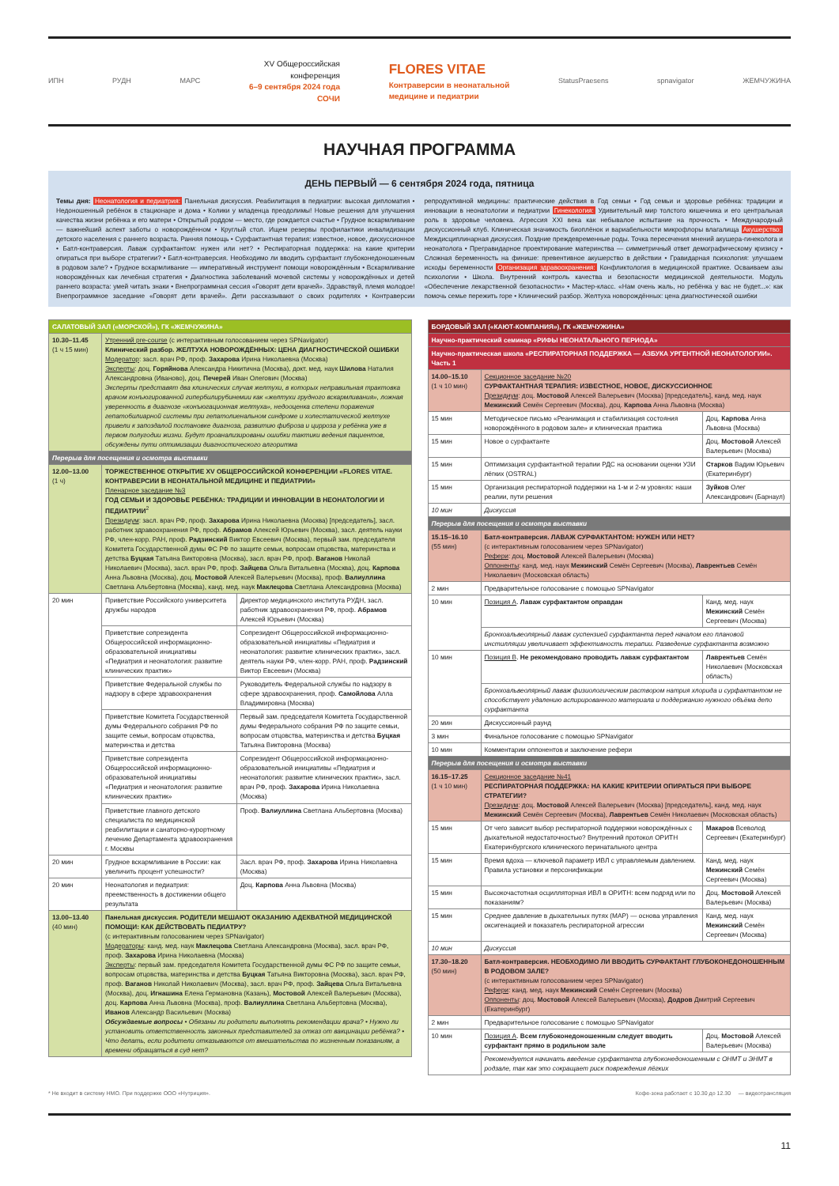ИПН РУДН МАРС
XV Общероссийская
конференция
6–9 сентября 2024 года
СОЧИ
FLORES VITAE
Контраверсии в неонатальной
медицине и педиатрии
StatusPraesens spnavigator ЖЕМЧУЖИНА
НАУЧНАЯ ПРОГРАММА
ДЕНЬ ПЕРВЫЙ — 6 сентября 2024 года, пятница
Темы дня: Неонатология и педиатрия: Панельная дискуссия. Реабилитация в педиатрии: высокая дипломатия • Недоношенный ребёнок в стационаре и дома • Колики у младенца преодолимы! Новые решения для улучшения качества жизни ребёнка и его матери • Открытый роддом — место, где рождается счастье • Грудное вскармливание — важнейший аспект заботы о новорождённом • Круглый стол. Ищем резервы профилактики инвалидизации детского населения с раннего возраста. Ранняя помощь • Сурфактантная терапия: известное, новое, дискуссионное • Батл-контраверсия. Лаваж сурфактантом: нужен или нет? • Респираторная поддержка: на какие критерии опираться при выборе стратегии? • Батл-контраверсия. Необходимо ли вводить сурфактант глубоконедоношенным в родовом зале? • Грудное вскармливание — императивный инструмент помощи новорождённым • Вскармливание новорождённых как лечебная стратегия • Диагностика заболеваний мочевой системы у новорождённых и детей раннего возраста: умей читать знаки • Внепрограммная сессия «Говорят дети врачей». Здравствуй, племя молодое! Внепрограммное заседание «Говорят дети врачей». Дети рассказывают о своих родителях • Контраверсии репродуктивной медицины: практические действия в Год семьи • Год семьи и здоровье ребёнка: традиции и инновации в неонатологии и педиатрии Гинекология: Удивительный мир толстого кишечника и его центральная роль в здоровье человека. Агрессия XXI века как небывалое испытание на прочность • Международный дискуссионный клуб. Клиническая значимость биоплёнок и вариабельности микрофлоры влагалища Акушерство: Междисциплинарная дискуссия. Поздние преждевременные роды. Точка пересечения мнений акушера-гинеколога и неонатолога • Прегравидарное проектирование материнства — симметричный ответ демографическому кризису • Сложная беременность на финише: превентивное акушерство в действии • Гравидарная психология: улучшаем исходы беременности Организация здравоохранения: Конфликтология в медицинской практике. Осваиваем азы психологии • Школа. Внутренний контроль качества и безопасности медицинской деятельности. Модуль «Обеспечение лекарственной безопасности» • Мастер-класс. «Нам очень жаль, но ребёнка у вас не будет...»: как помочь семье пережить горе • Клинический разбор. Желтуха новорождённых: цена диагностической ошибки
| САЛАТОВЫЙ ЗАЛ («МОРСКОЙ»), ГК «ЖЕМЧУЖИНА» | | |
| 10.30–11.45 (1 ч 15 мин) | Утренний pre-course (с интерактивным голосованием через SPNavigator) Клинический разбор. ЖЕЛТУХА НОВОРОЖДЁННЫХ: ЦЕНА ДИАГНОСТИЧЕСКОЙ ОШИБКИ Модератор : засл. врач РФ, проф. Захарова Ирина Николаевна (Москва) Эксперты : доц. Горяйнова Александра Никитична (Москва), докт. мед. наук Шилова Наталия Александровна (Иваново), доц. Печерей Иван Олегович (Москва) Эксперты представят два клинических случая желтухи, в которых неправильная трактовка врачом конъюгированной гипербилирубинемии как «желтухи грудного вскармливания», ложная уверенность в диагнозе «конъюгационная желтуха», недооценка степени поражения гепатобилиарной системы при гепатолиенальном синдроме и холестатической желтухе привели к запоздалой постановке диагноза, развитию фиброза и цирроза у ребёнка уже в первом полугодии жизни. Будут проанализированы ошибки тактики ведения пациентов, обсуждены пути оптимизации диагностического алгоритма | |
| Перерыв для посещения и осмотра выставки | | |
| 12.00–13.00 (1 ч) | ТОРЖЕСТВЕННОЕ ОТКРЫТИЕ XV ОБЩЕРОССИЙСКОЙ КОНФЕРЕНЦИИ «FLORES VITAE. КОНТРАВЕРСИИ В НЕОНАТАЛЬНОЙ МЕДИЦИНЕ И ПЕДИАТРИИ» Пленарное заседание №3 ГОД СЕМЬИ И ЗДОРОВЬЕ РЕБЁНКА: ТРАДИЦИИ И ИННОВАЦИИ В НЕОНАТОЛОГИИ И ПЕДИАТРИИ<sup>2</sup> Президиум : засл. врач РФ, проф. Захарова Ирина Николаевна (Москва) [председатель], засл. работник здравоохранения РФ, проф. Абрамов Алексей Юрьевич (Москва), засл. деятель науки РФ, член-корр. РАН, проф. Радзинский Виктор Евсеевич (Москва), первый зам. председателя Комитета Государственной думы ФС РФ по защите семьи, вопросам отцовства, материнства и детства Буцкая Татьяна Викторовна (Москва), засл. врач РФ, проф. Ваганов Николай Николаевич (Москва), засл. врач РФ, проф. Зайцева Ольга Витальевна (Москва), доц. Карпова Анна Львовна (Москва), доц. Мостовой Алексей Валерьевич (Москва), проф. Валиуллина Светлана Альбертовна (Москва), канд. мед. наук Маклецова Светлана Александровна (Москва) | |
| 20 мин | Приветствие Российского университета дружбы народов | Директор медицинского института РУДН, засл. работник здравоохранения РФ, проф. Абрамов Алексей Юрьевич (Москва) |
| | Приветствие сопрезидента Общероссийской информационно-образовательной инициативы «Педиатрия и неонатология: развитие клинических практик» | Сопрезидент Общероссийской информационно-образовательной инициативы «Педиатрия и неонатология: развитие клинических практик», засл. деятель науки РФ, член-корр. РАН, проф. Радзинский Виктор Евсеевич (Москва) |
| | Приветствие Федеральной службы по надзору в сфере здравоохранения | Руководитель Федеральной службы по надзору в сфере здравоохранения, проф. Самойлова Алла Владимировна (Москва) |
| | Приветствие Комитета Государственной думы Федерального собрания РФ по защите семьи, вопросам отцовства, материнства и детства | Первый зам. председателя Комитета Государственной думы Федерального собрания РФ по защите семьи, вопросам отцовства, материнства и детства Буцкая Татьяна Викторовна (Москва) |
| | Приветствие сопрезидента Общероссийской информационно-образовательной инициативы «Педиатрия и неонатология: развитие клинических практик» | Сопрезидент Общероссийской информационно-образовательной инициативы «Педиатрия и неонатология: развитие клинических практик», засл. врач РФ, проф. Захарова Ирина Николаевна (Москва) |
| | Приветствие главного детского специалиста по медицинской реабилитации и санаторно-курортному лечению Департамента здравоохранения г. Москвы | Проф. Валиуллина Светлана Альбертовна (Москва) |
| 20 мин | Грудное вскармливание в России: как увеличить процент успешности? | Засл. врач РФ, проф. Захарова Ирина Николаевна (Москва) |
| 20 мин | Неонатология и педиатрия: преемственность в достижении общего результата | Доц. Карпова Анна Львовна (Москва) |
| 13.00–13.40 (40 мин) | Панельная дискуссия. РОДИТЕЛИ МЕШАЮТ ОКАЗАНИЮ АДЕКВАТНОЙ МЕДИЦИНСКОЙ ПОМОЩИ: КАК ДЕЙСТВОВАТЬ ПЕДИАТРУ? (с интерактивным голосованием через SPNavigator) Модераторы : канд. мед. наук Маклецова Светлана Александровна (Москва), засл. врач РФ, проф. Захарова Ирина Николаевна (Москва) Эксперты : первый зам. председателя Комитета Государственной думы ФС РФ по защите семьи, вопросам отцовства, материнства и детства Буцкая Татьяна Викторовна (Москва), засл. врач РФ, проф. Ваганов Николай Николаевич (Москва), засл. врач РФ, проф. Зайцева Ольга Витальевна (Москва), доц. Игнашина Елена Германовна (Казань), Мостовой Алексей Валерьевич (Москва), доц. Карпова Анна Львовна (Москва), проф. Валиуллина Светлана Альбертовна (Москва), Иванов Александр Васильевич (Москва) Обсуждаемые вопросы • Обязаны ли родители выполнять рекомендации врача? • Нужно ли установить ответственность законных представителей за отказ от вакцинации ребёнка? • Что делать, если родители отказываются от вмешательства по жизненным показаниям, а времени обращаться в суд нет? | |
| БОРДОВЫЙ ЗАЛ («КАЮТ-КОМПАНИЯ»), ГК «ЖЕМЧУЖИНА» | | |
| Научно-практический семинар «РИФЫ НЕОНАТАЛЬНОГО ПЕРИОДА» | | |
| Научно-практическая школа «РЕСПИРАТОРНАЯ ПОДДЕРЖКА — АЗБУКА УРГЕНТНОЙ НЕОНАТОЛОГИИ». Часть 1 | | |
| 14.00–15.10 (1 ч 10 мин) | Секционное заседание №20 СУРФАКТАНТНАЯ ТЕРАПИЯ: ИЗВЕСТНОЕ, НОВОЕ, ДИСКУССИОННОЕ Президиум : доц. Мостовой Алексей Валерьевич (Москва) [председатель], канд. мед. наук Межинский Семён Сергеевич (Москва), доц. Карпова Анна Львовна (Москва) | |
| 15 мин | Методическое письмо «Реанимация и стабилизация состояния новорождённого в родовом зале» и клиническая практика | Доц. Карпова Анна Львовна (Москва) |
| 15 мин | Новое о сурфактанте | Доц. Мостовой Алексей Валерьевич (Москва) |
| 15 мин | Оптимизация сурфактантной терапии РДС на основании оценки УЗИ лёгких (OSTRAL) | Старков Вадим Юрьевич (Екатеринбург) |
| 15 мин | Организация респираторной поддержки на 1-м и 2-м уровнях: наши реалии, пути решения | Зуйков Олег Александрович (Барнаул) |
| 10 мин | Дискуссия | |
| Перерыв для посещения и осмотра выставки | | |
| 15.15–16.10 (55 мин) | Батл-контраверсия. ЛАВАЖ СУРФАКТАНТОМ: НУЖЕН ИЛИ НЕТ? (с интерактивным голосованием через SPNavigator) Рефери : доц. Мостовой Алексей Валерьевич (Москва) Оппоненты : канд. мед. наук Межинский Семён Сергеевич (Москва), Лаврентьев Семён Николаевич (Московская область) | |
| 2 мин | Предварительное голосование с помощью SPNavigator | |
| 10 мин | Позиция А . Лаваж сурфактантом оправдан | Канд. мед. наук Межинский Семён Сергеевич (Москва) |
| | Бронхоальвеолярный лаваж суспензией сурфактанта перед началом его плановой инстилляции увеличивает эффективность терапии. Разведение сурфактанта возможно | |
| 10 мин | Позиция В . Не рекомендовано проводить лаваж сурфактантом | Лаврентьев Семён Николаевич (Московская область) |
| | Бронхоальвеолярный лаваж физиологическим раствором натрия хлорида и сурфактантом не способствует удалению аспирированного материала и поддержанию нужного объёма депо сурфактанта | |
| 20 мин | Дискуссионный раунд | |
| 3 мин | Финальное голосование с помощью SPNavigator | |
| 10 мин | Комментарии оппонентов и заключение рефери | |
| Перерыв для посещения и осмотра выставки | | |
| 16.15–17.25 (1 ч 10 мин) | Секционное заседание №41 РЕСПИРАТОРНАЯ ПОДДЕРЖКА: НА КАКИЕ КРИТЕРИИ ОПИРАТЬСЯ ПРИ ВЫБОРЕ СТРАТЕГИИ? Президиум : доц. Мостовой Алексей Валерьевич (Москва) [председатель], канд. мед. наук Межинский Семён Сергеевич (Москва), Лаврентьев Семён Николаевич (Московская область) | |
| 15 мин | От чего зависит выбор респираторной поддержки новорождённых с дыхательной недостаточностью? Внутренний протокол ОРИТН Екатеринбургского клинического перинатального центра | Макаров Всеволод Сергеевич (Екатеринбург) |
| 15 мин | Время вдоха — ключевой параметр ИВЛ с управляемым давлением. Правила установки и персонификации | Канд. мед. наук Межинский Семён Сергеевич (Москва) |
| 15 мин | Высокочастотная осцилляторная ИВЛ в ОРИТН: всем подряд или по показаниям? | Доц. Мостовой Алексей Валерьевич (Москва) |
| 15 мин | Среднее давление в дыхательных путях (MAP) — основа управления оксигенацией и показатель респираторной агрессии | Канд. мед. наук Межинский Семён Сергеевич (Москва) |
| 10 мин | Дискуссия | |
| 17.30–18.20 (50 мин) | Батл-контраверсия. НЕОБХОДИМО ЛИ ВВОДИТЬ СУРФАКТАНТ ГЛУБОКОНЕДОНОШЕННЫМ В РОДОВОМ ЗАЛЕ? (с интерактивным голосованием через SPNavigator) Рефери : канд. мед. наук Межинский Семён Сергеевич (Москва) Оппоненты : доц. Мостовой Алексей Валерьевич (Москва), Додров Дмитрий Сергеевич (Екатеринбург) | |
| 2 мин | Предварительное голосование с помощью SPNavigator | |
| 10 мин | Позиция А . Всем глубоконедоношенным следует вводить сурфактант прямо в родильном зале | Доц. Мостовой Алексей Валерьевич (Москва) |
| | Рекомендуется начинать введение сурфактанта глубоконедоношенным с ОНМТ и ЭНМТ в родзале, так как это сокращает риск повреждения лёгких | |
* Не входит в систему НМО. При поддержке ООО «Нутриция». Кофе-зона работает с 10.30 до 12.30 — видеотрансляция
11